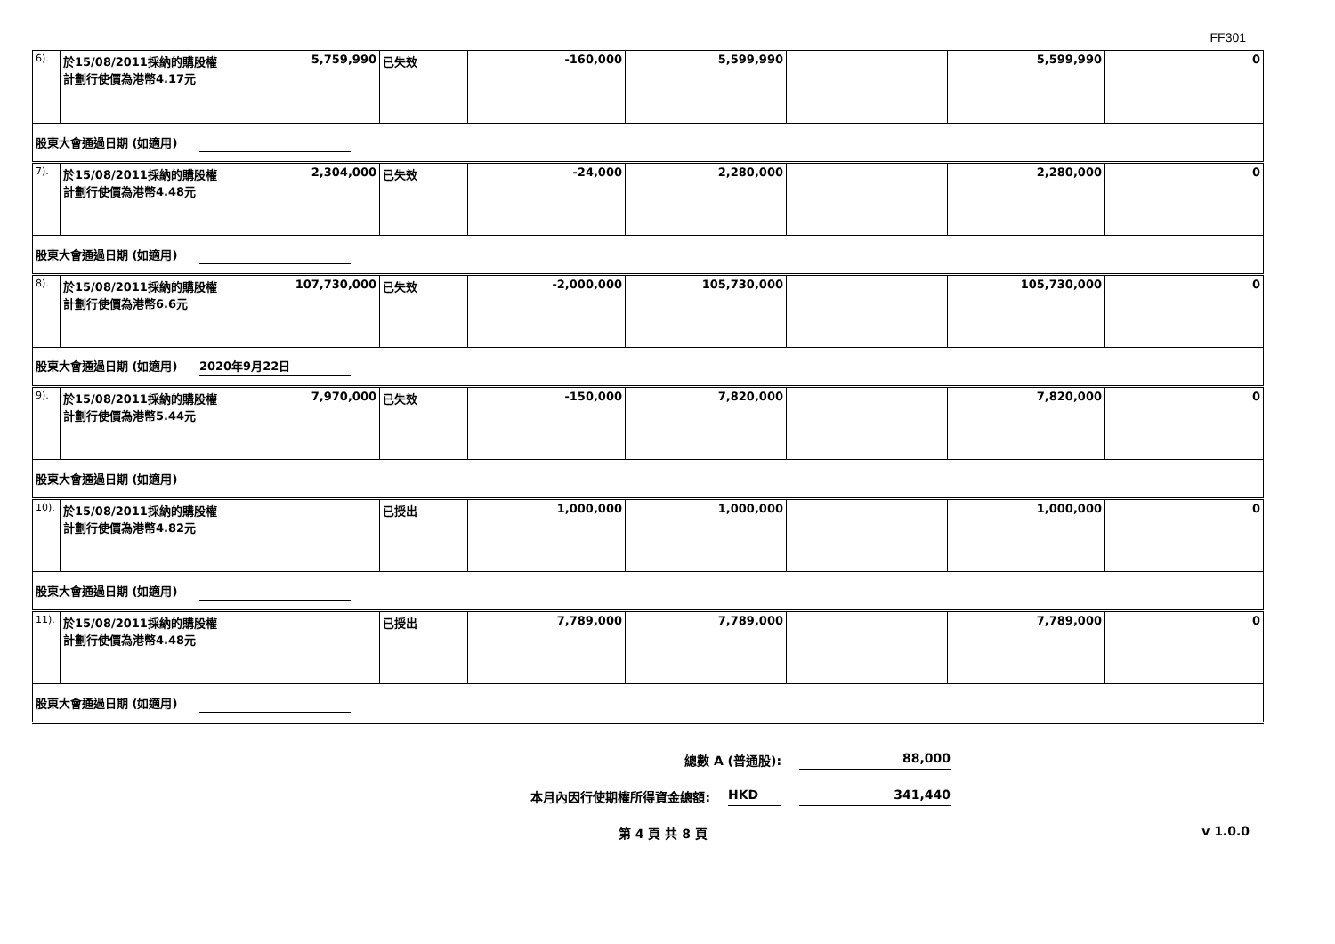FF301
| 6). | 於15/08/2011採納的購股權計劃行使價為港幣4.17元 | 5,759,990 | 已失效 | -160,000 | 5,599,990 | | 5,599,990 | 0 |
| 股東大會通過日期 (如適用) | | | | | | | | |
| 7). | 於15/08/2011採納的購股權計劃行使價為港幣4.48元 | 2,304,000 | 已失效 | -24,000 | 2,280,000 | | 2,280,000 | 0 |
| 股東大會通過日期 (如適用) | | | | | | | | |
| 8). | 於15/08/2011採納的購股權計劃行使價為港幣6.6元 | 107,730,000 | 已失效 | -2,000,000 | 105,730,000 | | 105,730,000 | 0 |
| 股東大會通過日期 (如適用) 2020年9月22日 | | | | | | | | |
| 9). | 於15/08/2011採納的購股權計劃行使價為港幣5.44元 | 7,970,000 | 已失效 | -150,000 | 7,820,000 | | 7,820,000 | 0 |
| 股東大會通過日期 (如適用) | | | | | | | | |
| 10). | 於15/08/2011採納的購股權計劃行使價為港幣4.82元 | | 已授出 | 1,000,000 | 1,000,000 | | 1,000,000 | 0 |
| 股東大會通過日期 (如適用) | | | | | | | | |
| 11). | 於15/08/2011採納的購股權計劃行使價為港幣4.48元 | | 已授出 | 7,789,000 | 7,789,000 | | 7,789,000 | 0 |
| 股東大會通過日期 (如適用) | | | | | | | | |
總數 A (普通股): 88,000
本月內因行使期權所得資金總額: HKD 341,440
第 4 頁 共 8 頁 v 1.0.0